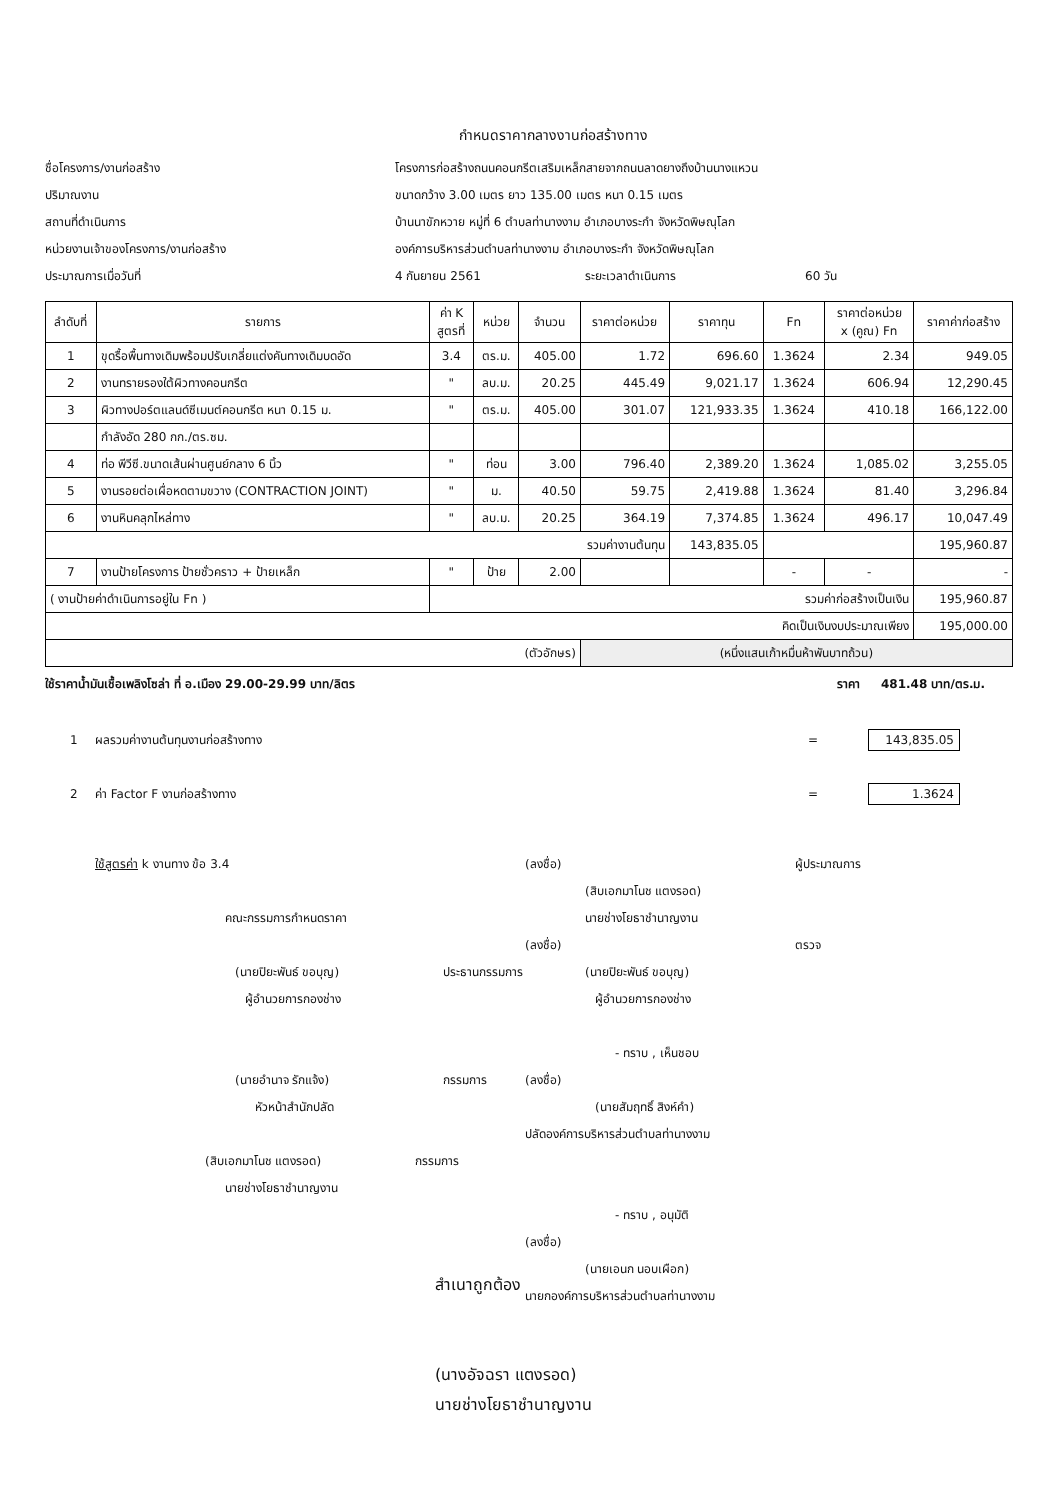กำหนดราคากลางงานก่อสร้างทาง
ชื่อโครงการ/งานก่อสร้าง โครงการก่อสร้างถนนคอนกรีตเสริมเหล็กสายจากถนนลาดยางถึงบ้านนางแหวน
ปริมาณงาน ขนาดกว้าง 3.00 เมตร ยาว 135.00 เมตร หนา 0.15 เมตร
สถานที่ดำเนินการ บ้านนาขักหวาย หมู่ที่ 6 ตำบลท่านางงาม อำเภอบางระกำ จังหวัดพิษณุโลก
หน่วยงานเจ้าของโครงการ/งานก่อสร้าง องค์การบริหารส่วนตำบลท่านางงาม อำเภอบางระกำ จังหวัดพิษณุโลก
ประมาณการเมื่อวันที่ 4 กันยายน 2561 ระยะเวลาดำเนินการ 60 วัน
| ลำดับที่ | รายการ | ค่า K สูตรที่ | หน่วย | จำนวน | ราคาต่อหน่วย | ราคาทุน | Fn | ราคาต่อหน่วย x (คูณ) Fn | ราคาค่าก่อสร้าง |
| --- | --- | --- | --- | --- | --- | --- | --- | --- | --- |
| 1 | ขุดรื้อพื้นทางเดิมพร้อมปรับเกลี่ยแต่งคันทางเดิมบดอัด | 3.4 | ตร.ม. | 405.00 | 1.72 | 696.60 | 1.3624 | 2.34 | 949.05 |
| 2 | งานทรายรองใต้ผิวทางคอนกรีต | " | ลบ.ม. | 20.25 | 445.49 | 9,021.17 | 1.3624 | 606.94 | 12,290.45 |
| 3 | ผิวทางปอร์ตแลนด์ซีเมนต์คอนกรีต หนา 0.15 ม. | " | ตร.ม. | 405.00 | 301.07 | 121,933.35 | 1.3624 | 410.18 | 166,122.00 |
| | กำลังอัด 280 กก./ตร.ซม. | | | | | | | | |
| 4 | ท่อ พีวีซี.ขนาดเส้นผ่านศูนย์กลาง 6 นิ้ว | " | ท่อน | 3.00 | 796.40 | 2,389.20 | 1.3624 | 1,085.02 | 3,255.05 |
| 5 | งานรอยต่อเผื่อหดตามขวาง (CONTRACTION JOINT) | " | ม. | 40.50 | 59.75 | 2,419.88 | 1.3624 | 81.40 | 3,296.84 |
| 6 | งานหินคลุกไหล่ทาง | " | ลบ.ม. | 20.25 | 364.19 | 7,374.85 | 1.3624 | 496.17 | 10,047.49 |
| รวมค่างานต้นทุน | | | | | | 143,835.05 | | | 195,960.87 |
| 7 | งานป้ายโครงการ ป้ายชั่วคราว + ป้ายเหล็ก | " | ป้าย | 2.00 | | | - | - | - |
| ( งานป้ายค่าดำเนินการอยู่ใน Fn ) | | รวมค่าก่อสร้างเป็นเงิน | | | | | | | 195,960.87 |
| คิดเป็นเงินงบประมาณเพียง | | | | | | | | | 195,000.00 |
| (ตัวอักษร) | | | | | (หนึ่งแสนเก้าหมื่นห้าพันบาทถ้วน) | | | | |
ใช้ราคาน้ำมันเชื้อเพลิงโซล่า ที่ อ.เมือง 29.00-29.99 บาท/ลิตร ราคา 481.48 บาท/ตร.ม.
1 ผลรวมค่างานต้นทุนงานก่อสร้างทาง = 143,835.05
2 ค่า Factor F งานก่อสร้างทาง = 1.3624
ใช้สูตรค่า k งานทาง ข้อ 3.4
คณะกรรมการกำหนดราคา
(นายปิยะพันธ์ ขอบุญ) ประธานกรรมการ
ผู้อำนวยการกองช่าง
(นายอำนาจ รักแจ้ง) กรรมการ
หัวหน้าสำนักปลัด
(สิบเอกมาโนช แตงรอด) กรรมการ
นายช่างโยธาชำนาญงาน
(ลงชื่อ) ผู้ประมาณการ
(สิบเอกมาโนช แตงรอด)
นายช่างโยธาชำนาญงาน
(ลงชื่อ) ตรวจ
(นายปิยะพันธ์ ขอบุญ)
ผู้อำนวยการกองช่าง
- ทราบ , เห็นชอบ
(ลงชื่อ)
(นายสัมฤทธิ์ สิงห์คำ)
ปลัดองค์การบริหารส่วนตำบลท่านางงาม
- ทราบ , อนุมัติ
(ลงชื่อ)
(นายเอนก นอบเผือก)
นายกองค์การบริหารส่วนตำบลท่านางงาม
สำเนาถูกต้อง
(นางอัจฉรา แตงรอด)
นายช่างโยธาชำนาญงาน